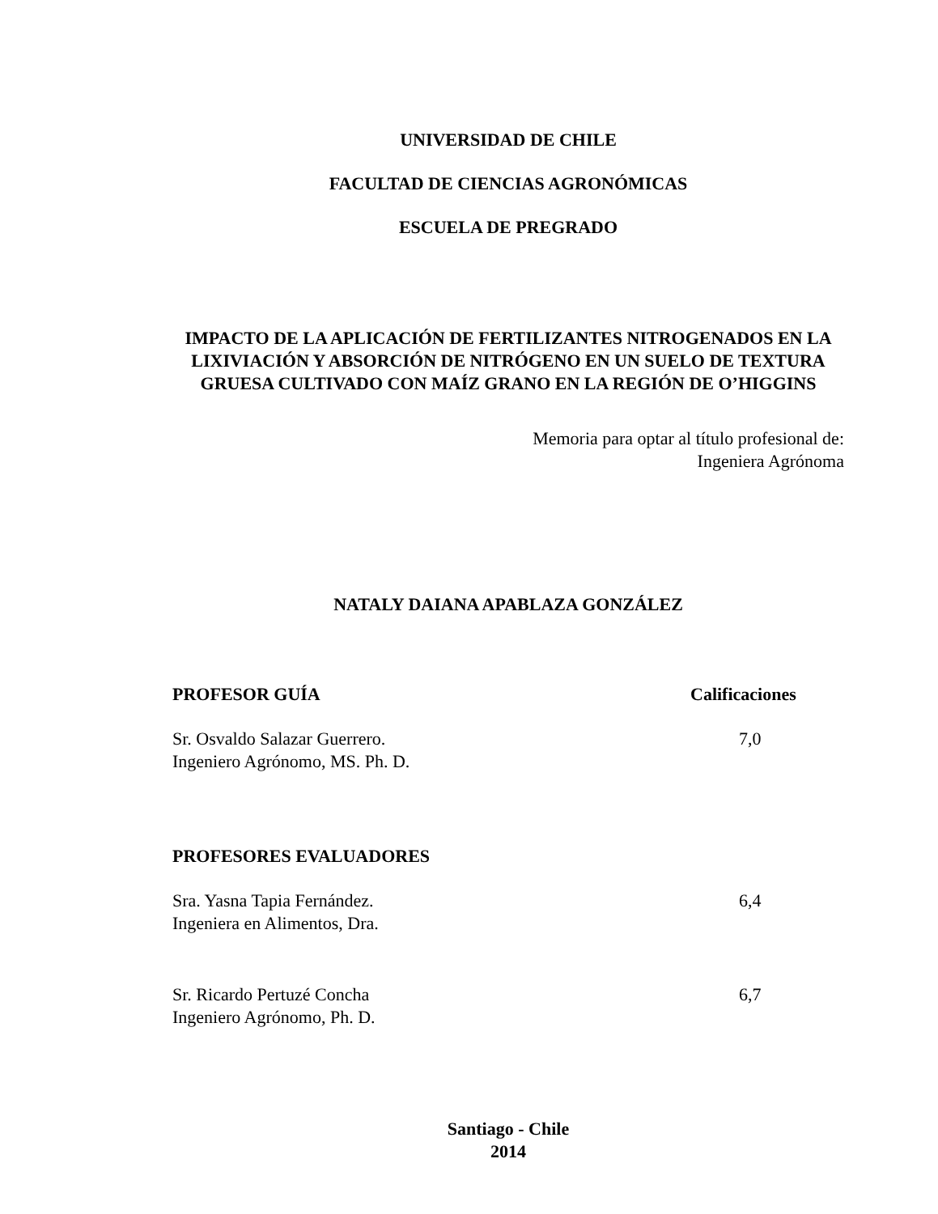UNIVERSIDAD DE CHILE
FACULTAD DE CIENCIAS AGRONÓMICAS
ESCUELA DE PREGRADO
IMPACTO DE LA APLICACIÓN DE FERTILIZANTES NITROGENADOS EN LA LIXIVIACIÓN Y ABSORCIÓN DE NITRÓGENO EN UN SUELO DE TEXTURA GRUESA CULTIVADO CON MAÍZ GRANO EN LA REGIÓN DE O’HIGGINS
Memoria para optar al título profesional de:
Ingeniera Agrónoma
NATALY DAIANA APABLAZA GONZÁLEZ
PROFESOR GUÍA Calificaciones
Sr. Osvaldo Salazar Guerrero.
Ingeniero Agrónomo, MS. Ph. D.
7,0
PROFESORES EVALUADORES
Sra. Yasna Tapia Fernández.
Ingeniera en Alimentos, Dra.
6,4
Sr. Ricardo Pertuzé Concha
Ingeniero Agrónomo, Ph. D.
6,7
Santiago - Chile
2014